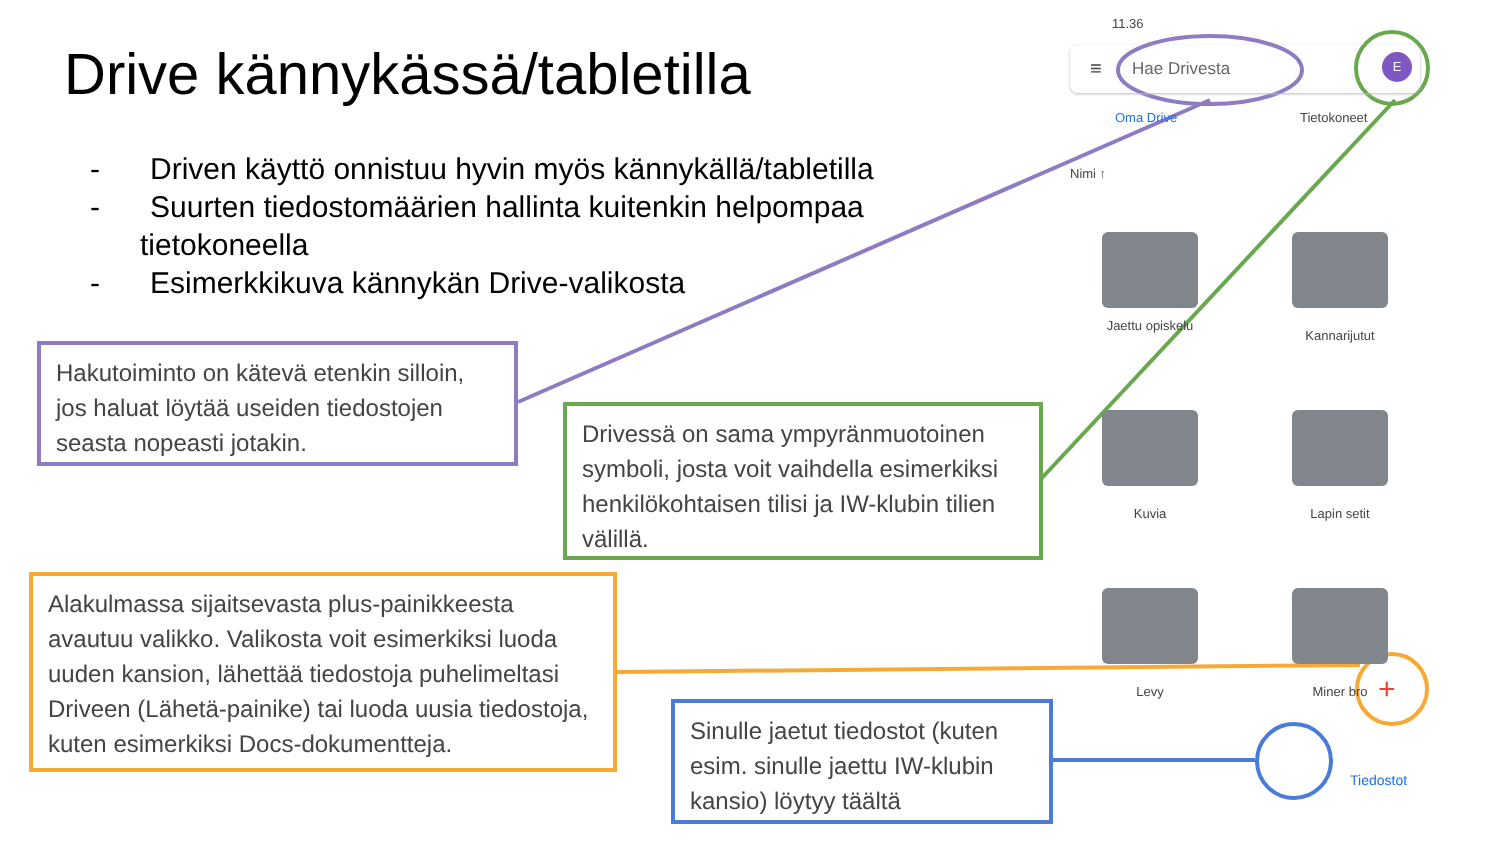Drive kännykässä/tabletilla
- Driven käyttö onnistuu hyvin myös kännykällä/tabletilla
- Suurten tiedostomäärien hallinta kuitenkin helpompaa tietokoneella
- Esimerkkikuva kännykän Drive-valikosta
Hakutoiminto on kätevä etenkin silloin, jos haluat löytää useiden tiedostojen seasta nopeasti jotakin.
Drivessä on sama ympyränmuotoinen symboli, josta voit vaihdella esimerkiksi henkilökohtaisen tilisi ja IW-klubin tilien välillä.
Alakulmassa sijaitsevasta plus-painikkeesta avautuu valikko. Valikosta voit esimerkiksi luoda uuden kansion, lähettää tiedostoja puhelimeltasi Driveen (Lähetä-painike) tai luoda uusia tiedostoja, kuten esimerkiksi Docs-dokumentteja.
Sinulle jaetut tiedostot (kuten esim. sinulle jaettu IW-klubin kansio) löytyy täältä
11.36
≡ Hae Drivesta E
Oma Drive Tietokoneet
Nimi ↑
Jaettu opiskelu
Kannarijutut
Kuvia Lapin setit
Levy Miner bro +
Tiedostot